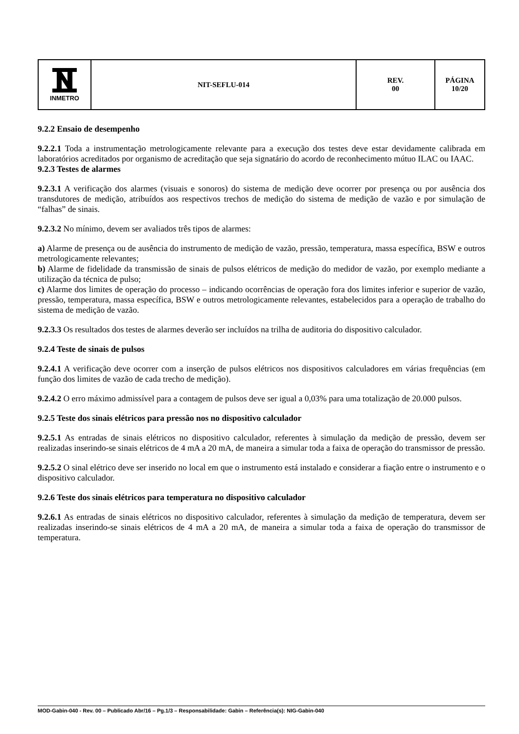| INMETRO | NIT-SEFLU-014 | REV. 00 | PÁGINA 10/20 |
9.2.2 Ensaio de desempenho
9.2.2.1 Toda a instrumentação metrologicamente relevante para a execução dos testes deve estar devidamente calibrada em laboratórios acreditados por organismo de acreditação que seja signatário do acordo de reconhecimento mútuo ILAC ou IAAC.
9.2.3 Testes de alarmes
9.2.3.1 A verificação dos alarmes (visuais e sonoros) do sistema de medição deve ocorrer por presença ou por ausência dos transdutores de medição, atribuídos aos respectivos trechos de medição do sistema de medição de vazão e por simulação de “falhas” de sinais.
9.2.3.2 No mínimo, devem ser avaliados três tipos de alarmes:
a) Alarme de presença ou de ausência do instrumento de medição de vazão, pressão, temperatura, massa específica, BSW e outros metrologicamente relevantes;
b) Alarme de fidelidade da transmissão de sinais de pulsos elétricos de medição do medidor de vazão, por exemplo mediante a utilização da técnica de pulso;
c) Alarme dos limites de operação do processo – indicando ocorrências de operação fora dos limites inferior e superior de vazão, pressão, temperatura, massa específica, BSW e outros metrologicamente relevantes, estabelecidos para a operação de trabalho do sistema de medição de vazão.
9.2.3.3 Os resultados dos testes de alarmes deverão ser incluídos na trilha de auditoria do dispositivo calculador.
9.2.4 Teste de sinais de pulsos
9.2.4.1 A verificação deve ocorrer com a inserção de pulsos elétricos nos dispositivos calculadores em várias frequências (em função dos limites de vazão de cada trecho de medição).
9.2.4.2 O erro máximo admissível para a contagem de pulsos deve ser igual a 0,03% para uma totalização de 20.000 pulsos.
9.2.5 Teste dos sinais elétricos para pressão nos no dispositivo calculador
9.2.5.1 As entradas de sinais elétricos no dispositivo calculador, referentes à simulação da medição de pressão, devem ser realizadas inserindo-se sinais elétricos de 4 mA a 20 mA, de maneira a simular toda a faixa de operação do transmissor de pressão.
9.2.5.2 O sinal elétrico deve ser inserido no local em que o instrumento está instalado e considerar a fiação entre o instrumento e o dispositivo calculador.
9.2.6 Teste dos sinais elétricos para temperatura no dispositivo calculador
9.2.6.1 As entradas de sinais elétricos no dispositivo calculador, referentes à simulação da medição de temperatura, devem ser realizadas inserindo-se sinais elétricos de 4 mA a 20 mA, de maneira a simular toda a faixa de operação do transmissor de temperatura.
MOD-Gabin-040 - Rev. 00 – Publicado Abr/16 – Pg.1/3 – Responsabilidade: Gabin – Referência(s): NIG-Gabin-040